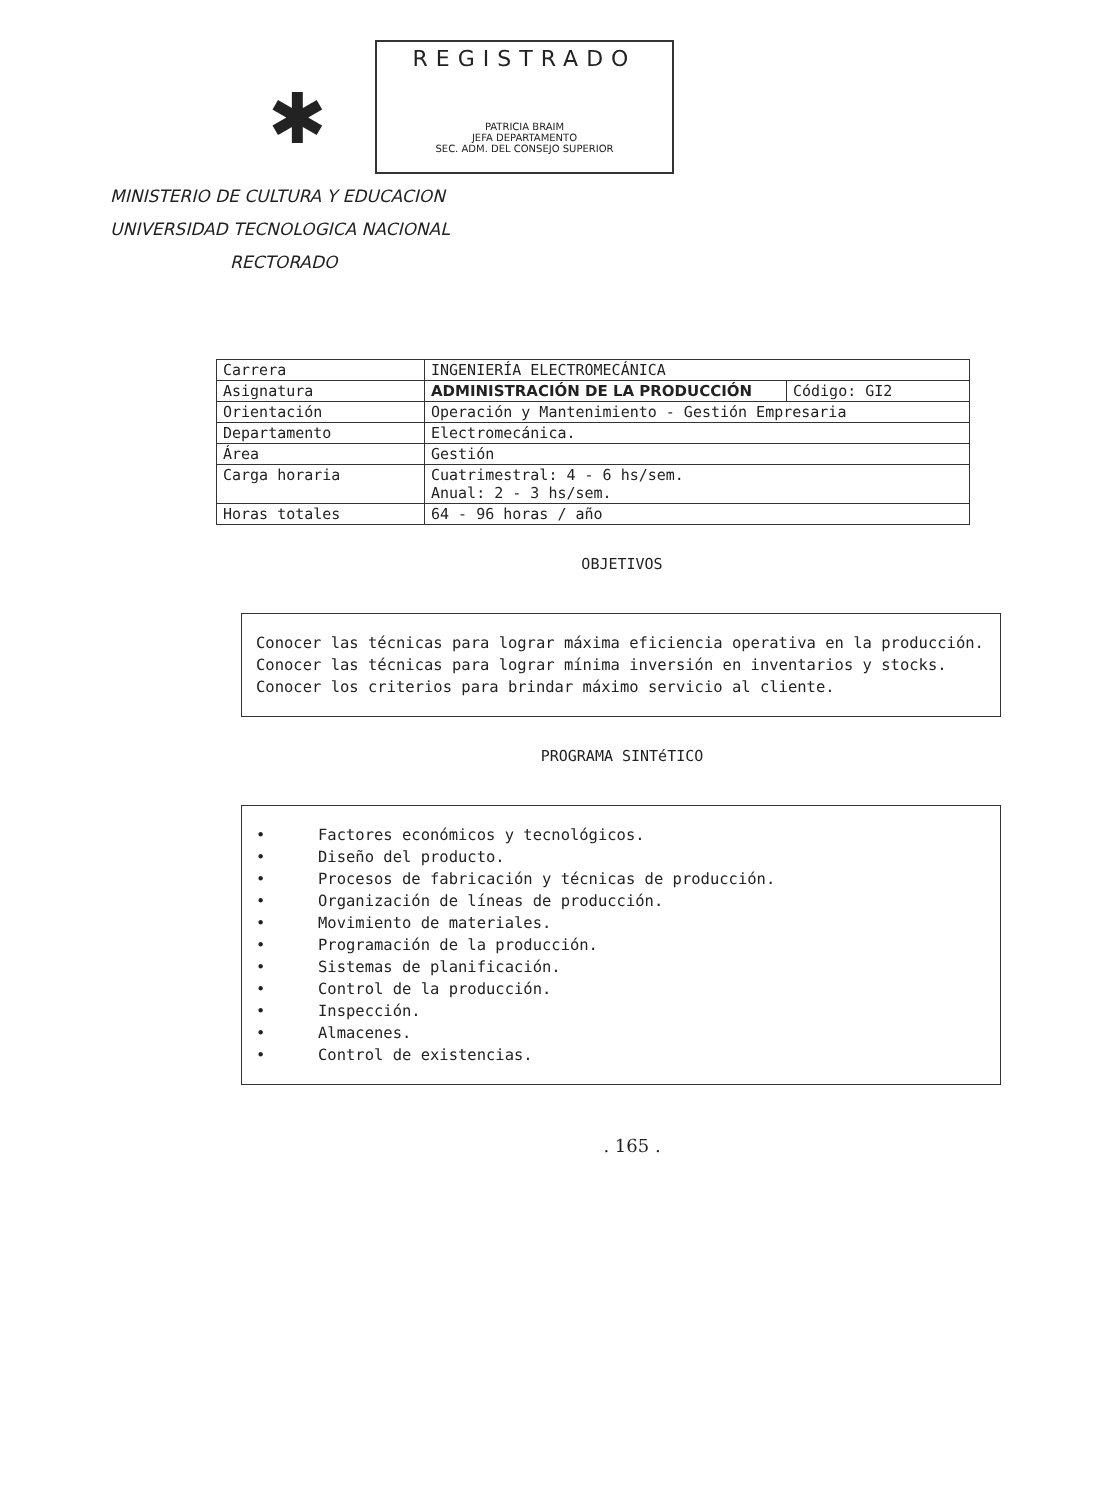✱
REGISTRADO
PATRICIA BRAIM
JEFA DEPARTAMENTO
SEC. ADM. DEL CONSEJO SUPERIOR
MINISTERIO DE CULTURA Y EDUCACION
UNIVERSIDAD TECNOLOGICA NACIONAL
RECTORADO
| Carrera | INGENIERÍA ELECTROMECÁNICA | |
| Asignatura | ADMINISTRACIÓN DE LA PRODUCCIÓN | Código: GI2 |
| Orientación | Operación y Mantenimiento - Gestión Empresaria | |
| Departamento | Electromecánica. | |
| Área | Gestión | |
| Carga horaria | Cuatrimestral: 4 - 6 hs/sem. Anual: 2 - 3 hs/sem. | |
| Horas totales | 64 - 96 horas / año | |
OBJETIVOS
Conocer las técnicas para lograr máxima eficiencia operativa en la producción.
Conocer las técnicas para lograr mínima inversión en inventarios y stocks.
Conocer los criterios para brindar máximo servicio al cliente.
PROGRAMA SINTéTICO
• Factores económicos y tecnológicos.
• Diseño del producto.
• Procesos de fabricación y técnicas de producción.
• Organización de líneas de producción.
• Movimiento de materiales.
• Programación de la producción.
• Sistemas de planificación.
• Control de la producción.
• Inspección.
• Almacenes.
• Control de existencias.
. 165 .